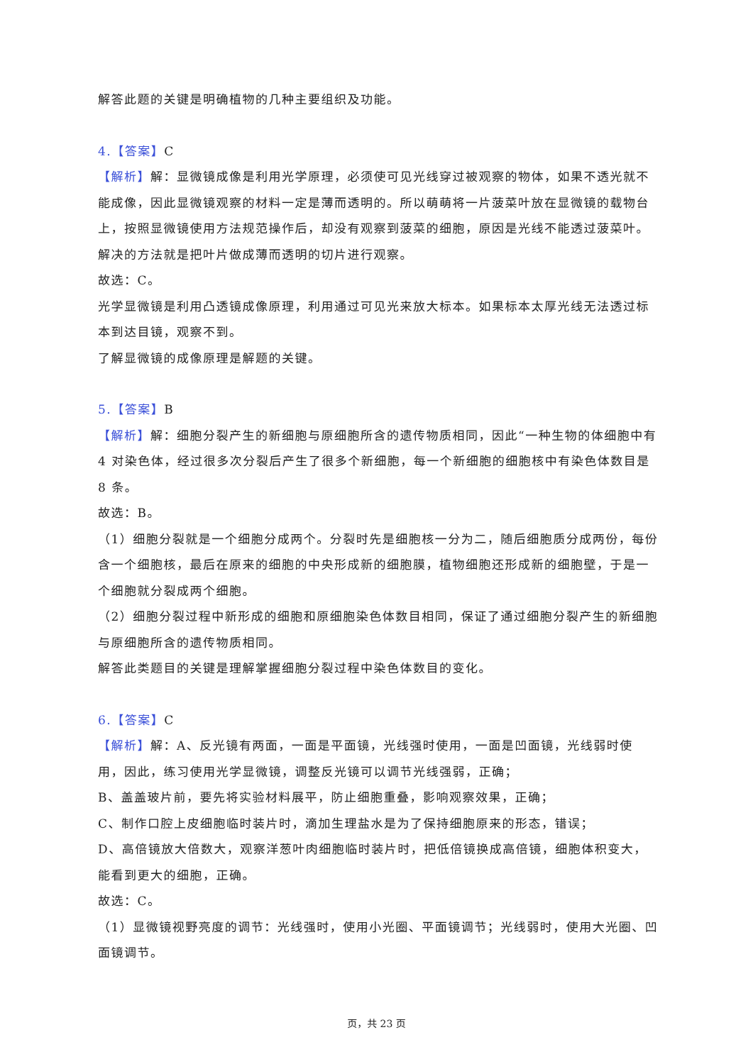解答此题的关键是明确植物的几种主要组织及功能。
4.【答案】C
【解析】解：显微镜成像是利用光学原理，必须使可见光线穿过被观察的物体，如果不透光就不能成像，因此显微镜观察的材料一定是薄而透明的。所以萌萌将一片菠菜叶放在显微镜的载物台上，按照显微镜使用方法规范操作后，却没有观察到菠菜的细胞，原因是光线不能透过菠菜叶。解决的方法就是把叶片做成薄而透明的切片进行观察。
故选：C。
光学显微镜是利用凸透镜成像原理，利用通过可见光来放大标本。如果标本太厚光线无法透过标本到达目镜，观察不到。
了解显微镜的成像原理是解题的关键。
5.【答案】B
【解析】解：细胞分裂产生的新细胞与原细胞所含的遗传物质相同，因此“一种生物的体细胞中有 4 对染色体，经过很多次分裂后产生了很多个新细胞，每一个新细胞的细胞核中有染色体数目是 8 条。
故选：B。
（1）细胞分裂就是一个细胞分成两个。分裂时先是细胞核一分为二，随后细胞质分成两份，每份含一个细胞核，最后在原来的细胞的中央形成新的细胞膜，植物细胞还形成新的细胞壁，于是一个细胞就分裂成两个细胞。
（2）细胞分裂过程中新形成的细胞和原细胞染色体数目相同，保证了通过细胞分裂产生的新细胞与原细胞所含的遗传物质相同。
解答此类题目的关键是理解掌握细胞分裂过程中染色体数目的变化。
6.【答案】C
【解析】解：A、反光镜有两面，一面是平面镜，光线强时使用，一面是凹面镜，光线弱时使用，因此，练习使用光学显微镜，调整反光镜可以调节光线强弱，正确；
B、盖盖玻片前，要先将实验材料展平，防止细胞重叠，影响观察效果，正确；
C、制作口腔上皮细胞临时装片时，滴加生理盐水是为了保持细胞原来的形态，错误；
D、高倍镜放大倍数大，观察洋葱叶肉细胞临时装片时，把低倍镜换成高倍镜，细胞体积变大，能看到更大的细胞，正确。
故选：C。
（1）显微镜视野亮度的调节：光线强时，使用小光圈、平面镜调节；光线弱时，使用大光圈、凹面镜调节。
页，共 23 页